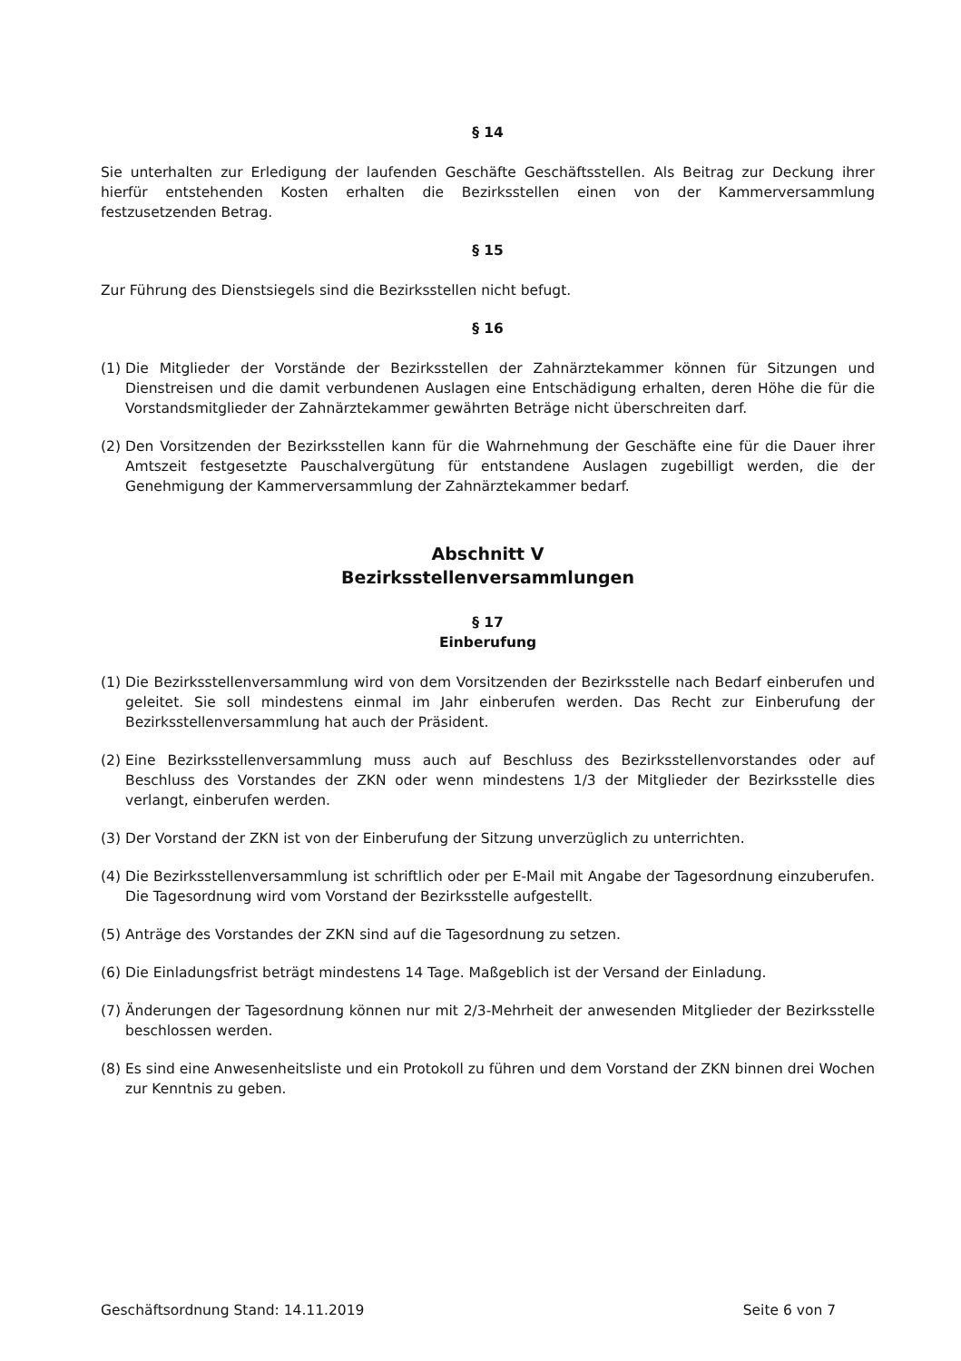§ 14
Sie unterhalten zur Erledigung der laufenden Geschäfte Geschäftsstellen. Als Beitrag zur Deckung ihrer hierfür entstehenden Kosten erhalten die Bezirksstellen einen von der Kammerversammlung festzusetzenden Betrag.
§ 15
Zur Führung des Dienstsiegels sind die Bezirksstellen nicht befugt.
§ 16
(1) Die Mitglieder der Vorstände der Bezirksstellen der Zahnärztekammer können für Sitzungen und Dienstreisen und die damit verbundenen Auslagen eine Entschädigung erhalten, deren Höhe die für die Vorstandsmitglieder der Zahnärztekammer gewährten Beträge nicht überschreiten darf.
(2) Den Vorsitzenden der Bezirksstellen kann für die Wahrnehmung der Geschäfte eine für die Dauer ihrer Amtszeit festgesetzte Pauschalvergütung für entstandene Auslagen zugebilligt werden, die der Genehmigung der Kammerversammlung der Zahnärztekammer bedarf.
Abschnitt V
Bezirksstellenversammlungen
§ 17
Einberufung
(1) Die Bezirksstellenversammlung wird von dem Vorsitzenden der Bezirksstelle nach Bedarf einberufen und geleitet. Sie soll mindestens einmal im Jahr einberufen werden. Das Recht zur Einberufung der Bezirksstellenversammlung hat auch der Präsident.
(2) Eine Bezirksstellenversammlung muss auch auf Beschluss des Bezirksstellenvorstandes oder auf Beschluss des Vorstandes der ZKN oder wenn mindestens 1/3 der Mitglieder der Bezirksstelle dies verlangt, einberufen werden.
(3) Der Vorstand der ZKN ist von der Einberufung der Sitzung unverzüglich zu unterrichten.
(4) Die Bezirksstellenversammlung ist schriftlich oder per E-Mail mit Angabe der Tagesordnung einzuberufen. Die Tagesordnung wird vom Vorstand der Bezirksstelle aufgestellt.
(5) Anträge des Vorstandes der ZKN sind auf die Tagesordnung zu setzen.
(6) Die Einladungsfrist beträgt mindestens 14 Tage. Maßgeblich ist der Versand der Einladung.
(7) Änderungen der Tagesordnung können nur mit 2/3-Mehrheit der anwesenden Mitglieder der Bezirksstelle beschlossen werden.
(8) Es sind eine Anwesenheitsliste und ein Protokoll zu führen und dem Vorstand der ZKN binnen drei Wochen zur Kenntnis zu geben.
Geschäftsordnung Stand: 14.11.2019 Seite 6 von 7